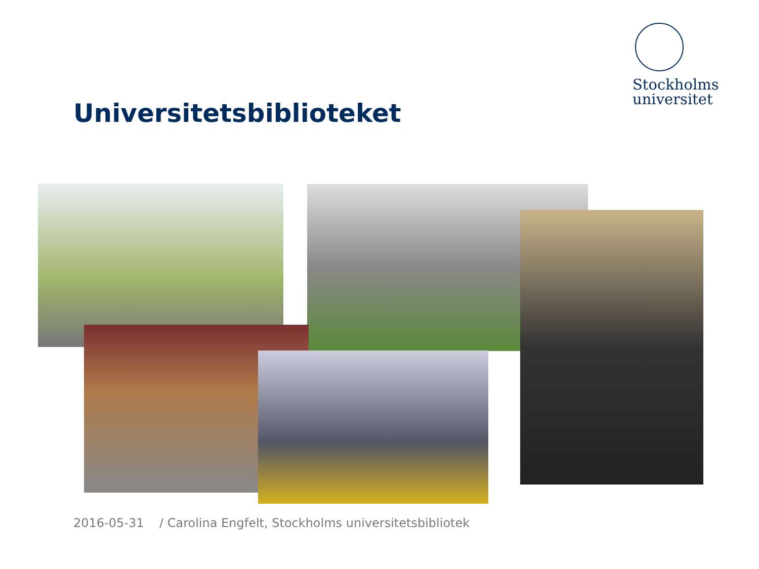Stockholms
universitet
Universitetsbiblioteket
2016-05-31 / Carolina Engfelt, Stockholms universitetsbibliotek